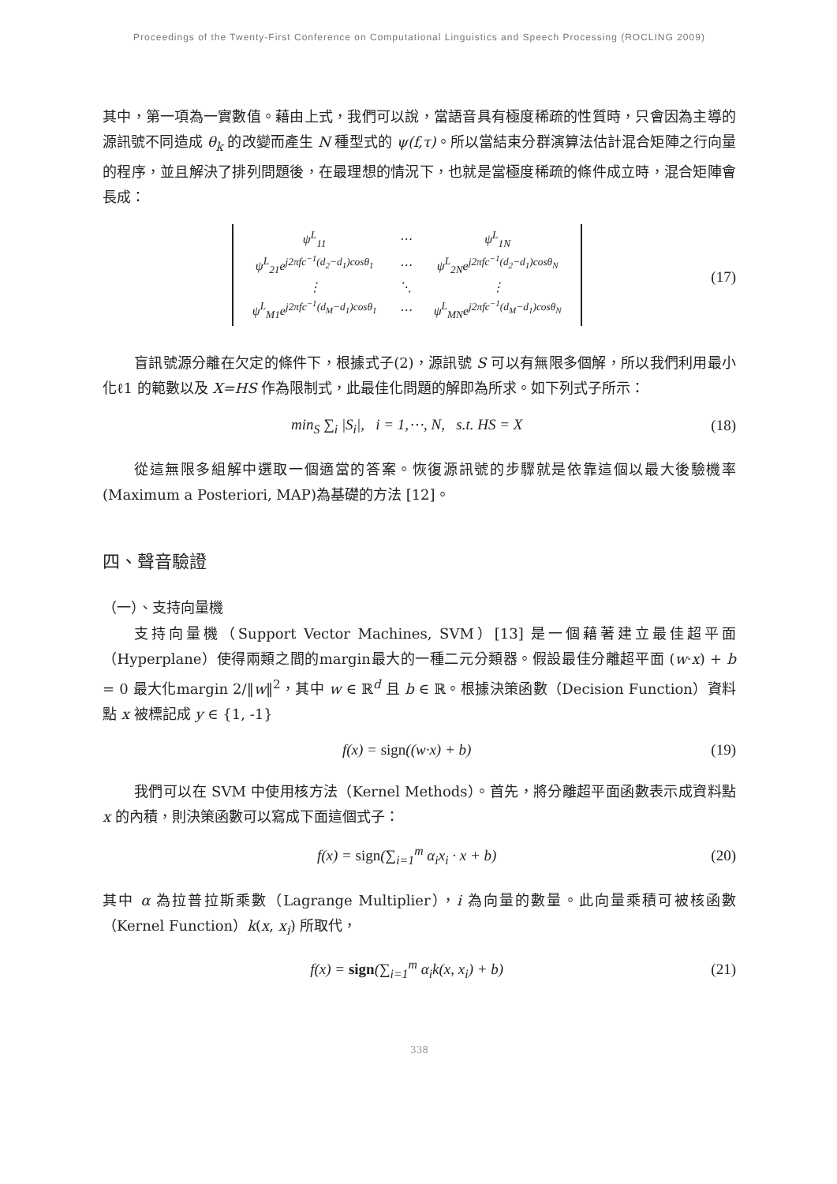Proceedings of the Twenty-First Conference on Computational Linguistics and Speech Processing (ROCLING 2009)
其中，第一項為一實數值。藉由上式，我們可以說，當語音具有極度稀疏的性質時，只會因為主導的源訊號不同造成 θ<sub>k</sub> 的改變而產生 N 種型式的 ψ(f,τ)。所以當結束分群演算法估計混合矩陣之行向量的程序，並且解決了排列問題後，在最理想的情況下，也就是當極度稀疏的條件成立時，混合矩陣會長成：
| ψ<sup>L</sup><sub>11</sub> | ⋯ | ψ<sup>L</sup><sub>1N</sub> |
| ψ<sup>L</sup><sub>21</sub>e<sup>j2πfc<sup>−1</sup>(d<sub>2</sub>−d<sub>1</sub>)cosθ<sub>1</sub></sup> | ⋯ | ψ<sup>L</sup><sub>2N</sub>e<sup>j2πfc<sup>−1</sup>(d<sub>2</sub>−d<sub>1</sub>)cosθ<sub>N</sub></sup> |
| ⋮ | ⋱ | ⋮ |
| ψ<sup>L</sup><sub>M1</sub>e<sup>j2πfc<sup>−1</sup>(d<sub>M</sub>−d<sub>1</sub>)cosθ<sub>1</sub></sup> | ⋯ | ψ<sup>L</sup><sub>MN</sub>e<sup>j2πfc<sup>−1</sup>(d<sub>M</sub>−d<sub>1</sub>)cosθ<sub>N</sub></sup> |
(17)
盲訊號源分離在欠定的條件下，根據式子(2)，源訊號 S 可以有無限多個解，所以我們利用最小化ℓ1 的範數以及 X=HS 作為限制式，此最佳化問題的解即為所求。如下列式子所示：
min<sub>S</sub> ∑<sub>i</sub> |S<sub>i</sub>|, i = 1,⋯, N, s.t. HS = X
(18)
從這無限多組解中選取一個適當的答案。恢復源訊號的步驟就是依靠這個以最大後驗機率(Maximum a Posteriori, MAP)為基礎的方法 [12]。
四、聲音驗證
（一）、支持向量機
支持向量機（Support Vector Machines, SVM）[13] 是一個藉著建立最佳超平面（Hyperplane）使得兩類之間的margin最大的一種二元分類器。假設最佳分離超平面 (w·x) + b = 0 最大化margin 2/‖w‖<sup>2</sup>，其中 w ∈ ℝ<sup>d</sup> 且 b ∈ ℝ。根據決策函數（Decision Function）資料點 x 被標記成 y ∈ {1, -1}
f(x) = sign((w·x) + b) (19)
我們可以在 SVM 中使用核方法（Kernel Methods）。首先，將分離超平面函數表示成資料點 x 的內積，則決策函數可以寫成下面這個式子：
f(x) = sign(∑<sub>i=1</sub><sup>m</sup> α<sub>i</sub>x<sub>i</sub> · x + b)
(20)
其中 α 為拉普拉斯乘數（Lagrange Multiplier），i 為向量的數量。此向量乘積可被核函數（Kernel Function）k(x, x<sub>i</sub>) 所取代，
f(x) = sign(∑<sub>i=1</sub><sup>m</sup> α<sub>i</sub>k(x, x<sub>i</sub>) + b)
(21)
338